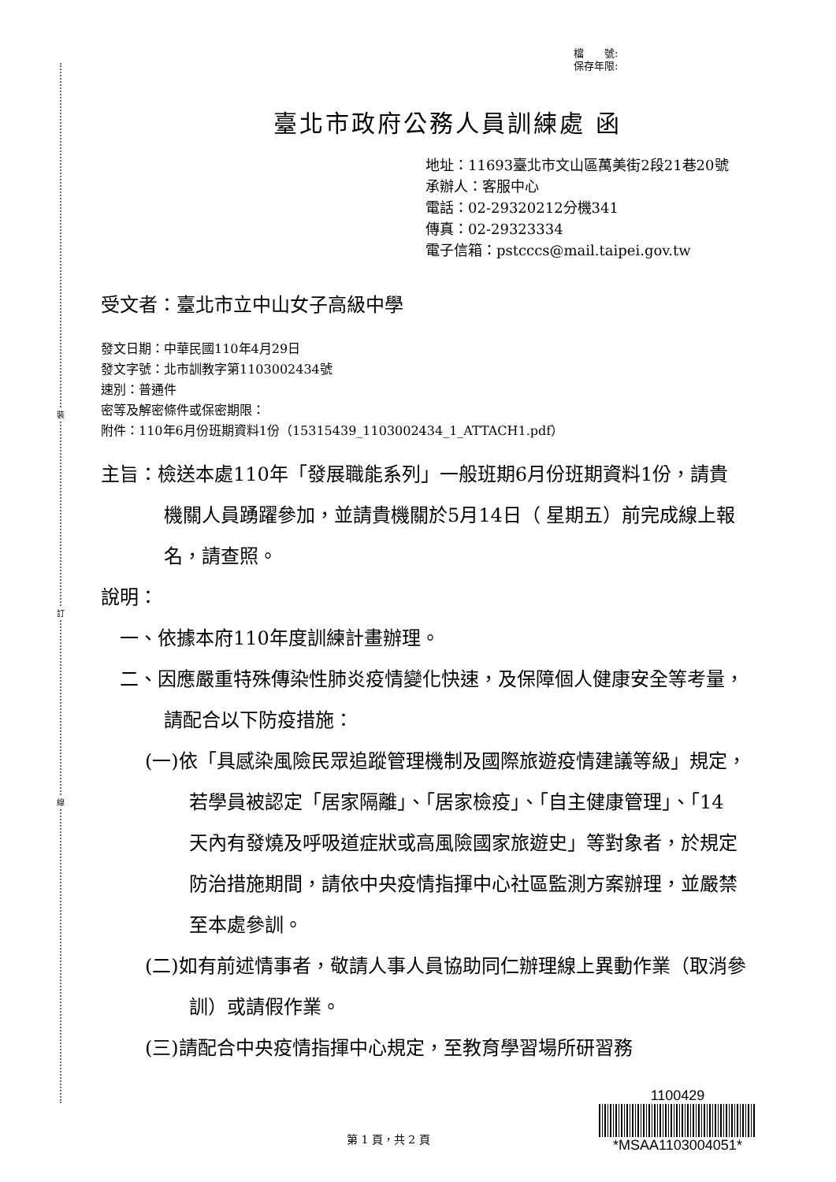裝
訂
線
檔　　號:
保存年限:
臺北市政府公務人員訓練處 函
地址：11693臺北市文山區萬美街2段21巷20號
承辦人：客服中心
電話：02-29320212分機341
傳真：02-29323334
電子信箱：pstcccs@mail.taipei.gov.tw
受文者：臺北市立中山女子高級中學
發文日期：中華民國110年4月29日
發文字號：北市訓教字第1103002434號
速別：普通件
密等及解密條件或保密期限：
附件：110年6月份班期資料1份（15315439_1103002434_1_ATTACH1.pdf）
主旨：檢送本處110年「發展職能系列」一般班期6月份班期資料1份，請貴機關人員踴躍參加，並請貴機關於5月14日（ 星期五）前完成線上報名，請查照。
說明：
一、依據本府110年度訓練計畫辦理。
二、因應嚴重特殊傳染性肺炎疫情變化快速，及保障個人健康安全等考量，請配合以下防疫措施：
(一)依「具感染風險民眾追蹤管理機制及國際旅遊疫情建議等級」規定，若學員被認定「居家隔離」、「居家檢疫」、「自主健康管理」、「14 天內有發燒及呼吸道症狀或高風險國家旅遊史」等對象者，於規定防治措施期間，請依中央疫情指揮中心社區監測方案辦理，並嚴禁至本處參訓。
(二)如有前述情事者，敬請人事人員協助同仁辦理線上異動作業（取消參訓）或請假作業。
(三)請配合中央疫情指揮中心規定，至教育學習場所研習務
第 1 頁，共 2 頁
1100429
*MSAA1103004051*